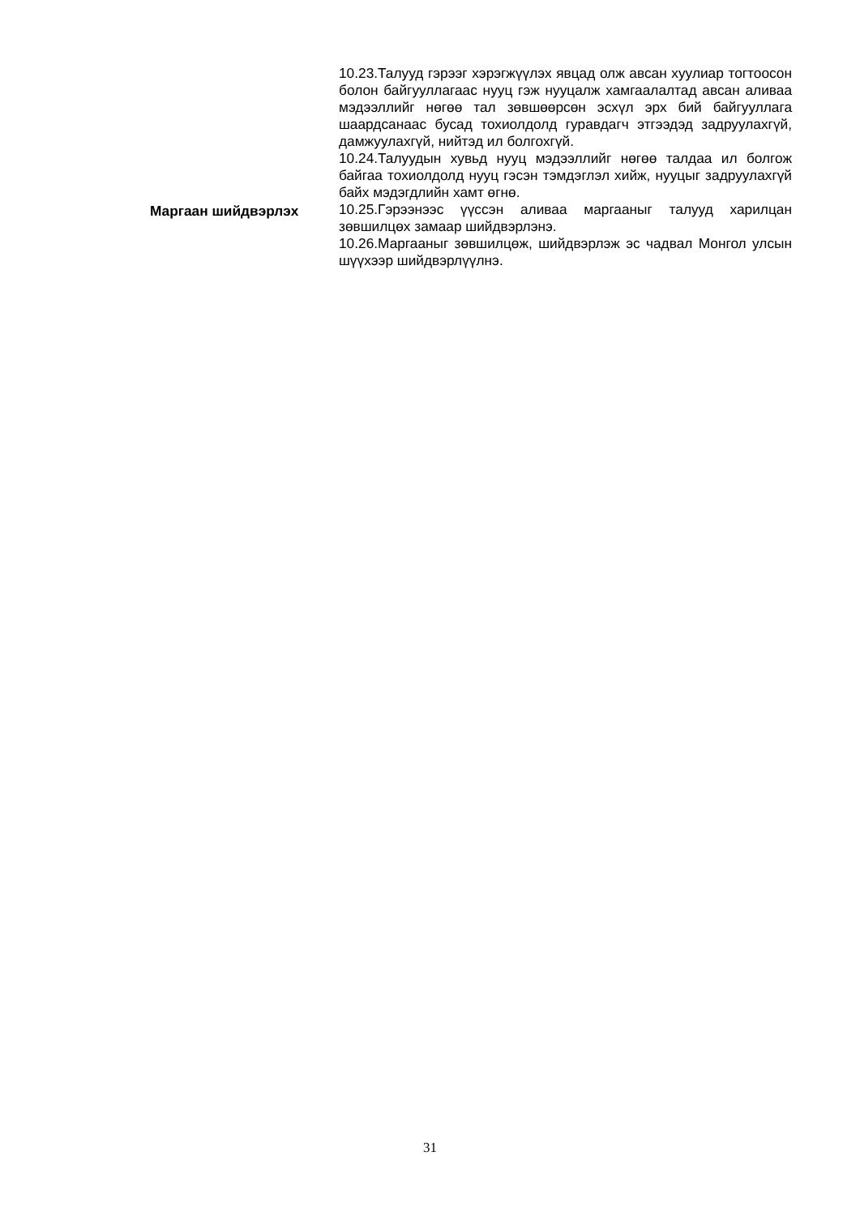10.23.Талууд гэрээг хэрэгжүүлэх явцад олж авсан хуулиар тогтоосон болон байгууллагаас нууц гэж нууцалж хамгаалалтад авсан аливаа мэдээллийг нөгөө тал зөвшөөрсөн эсхүл эрх бий байгууллага шаардсанаас бусад тохиолдолд гуравдагч этгээдэд задруулахгүй, дамжуулахгүй, нийтэд ил болгохгүй.
10.24.Талуудын хувьд нууц мэдээллийг нөгөө талдаа ил болгож байгаа тохиолдолд нууц гэсэн тэмдэглэл хийж, нууцыг задруулахгүй байх мэдэгдлийн хамт өгнө.
Маргаан шийдвэрлэх 10.25.Гэрээнээс үүссэн аливаа маргааныг талууд харилцан зөвшилцөх замаар шийдвэрлэнэ.
10.26.Маргааныг зөвшилцөж, шийдвэрлэж эс чадвал Монгол улсын шүүхээр шийдвэрлүүлнэ.
31